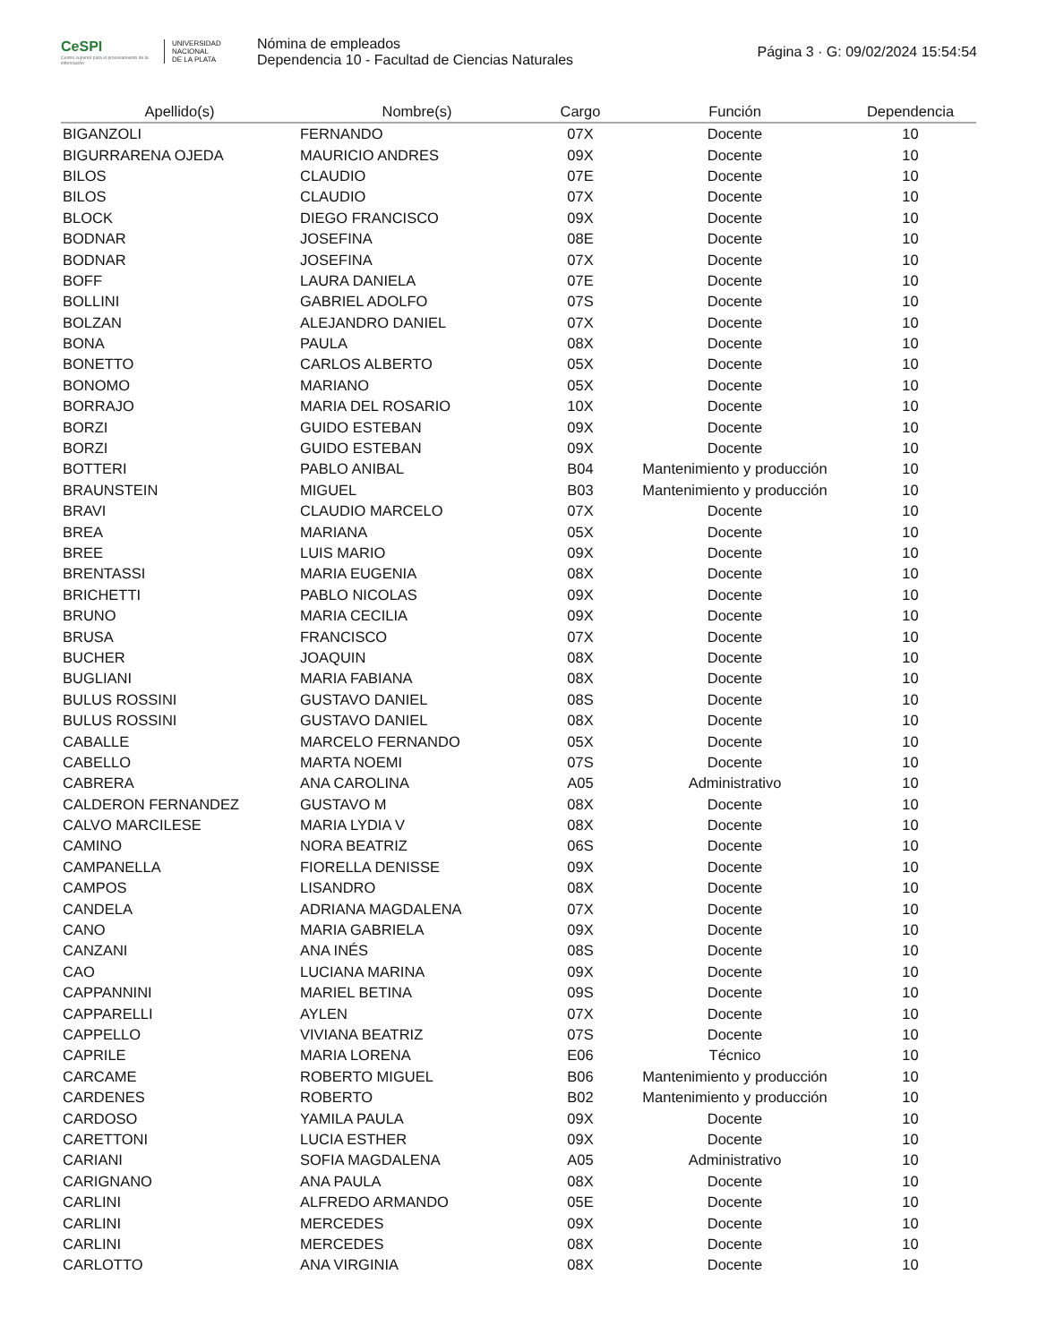CeSPI
Centro superior para el procesamiento de la información
UNIVERSIDAD
NACIONAL
DE LA PLATA
Nómina de empleados
Dependencia 10 - Facultad de Ciencias Naturales
Página 3 · G: 09/02/2024 15:54:54
| Apellido(s) | Nombre(s) | Cargo | Función | Dependencia |
| --- | --- | --- | --- | --- |
| BIGANZOLI | FERNANDO | 07X | Docente | 10 |
| BIGURRARENA OJEDA | MAURICIO ANDRES | 09X | Docente | 10 |
| BILOS | CLAUDIO | 07E | Docente | 10 |
| BILOS | CLAUDIO | 07X | Docente | 10 |
| BLOCK | DIEGO FRANCISCO | 09X | Docente | 10 |
| BODNAR | JOSEFINA | 08E | Docente | 10 |
| BODNAR | JOSEFINA | 07X | Docente | 10 |
| BOFF | LAURA DANIELA | 07E | Docente | 10 |
| BOLLINI | GABRIEL ADOLFO | 07S | Docente | 10 |
| BOLZAN | ALEJANDRO DANIEL | 07X | Docente | 10 |
| BONA | PAULA | 08X | Docente | 10 |
| BONETTO | CARLOS ALBERTO | 05X | Docente | 10 |
| BONOMO | MARIANO | 05X | Docente | 10 |
| BORRAJO | MARIA DEL ROSARIO | 10X | Docente | 10 |
| BORZI | GUIDO ESTEBAN | 09X | Docente | 10 |
| BORZI | GUIDO ESTEBAN | 09X | Docente | 10 |
| BOTTERI | PABLO ANIBAL | B04 | Mantenimiento y producción | 10 |
| BRAUNSTEIN | MIGUEL | B03 | Mantenimiento y producción | 10 |
| BRAVI | CLAUDIO MARCELO | 07X | Docente | 10 |
| BREA | MARIANA | 05X | Docente | 10 |
| BREE | LUIS MARIO | 09X | Docente | 10 |
| BRENTASSI | MARIA EUGENIA | 08X | Docente | 10 |
| BRICHETTI | PABLO NICOLAS | 09X | Docente | 10 |
| BRUNO | MARIA CECILIA | 09X | Docente | 10 |
| BRUSA | FRANCISCO | 07X | Docente | 10 |
| BUCHER | JOAQUIN | 08X | Docente | 10 |
| BUGLIANI | MARIA FABIANA | 08X | Docente | 10 |
| BULUS ROSSINI | GUSTAVO DANIEL | 08S | Docente | 10 |
| BULUS ROSSINI | GUSTAVO DANIEL | 08X | Docente | 10 |
| CABALLE | MARCELO FERNANDO | 05X | Docente | 10 |
| CABELLO | MARTA NOEMI | 07S | Docente | 10 |
| CABRERA | ANA CAROLINA | A05 | Administrativo | 10 |
| CALDERON FERNANDEZ | GUSTAVO M | 08X | Docente | 10 |
| CALVO MARCILESE | MARIA LYDIA V | 08X | Docente | 10 |
| CAMINO | NORA BEATRIZ | 06S | Docente | 10 |
| CAMPANELLA | FIORELLA DENISSE | 09X | Docente | 10 |
| CAMPOS | LISANDRO | 08X | Docente | 10 |
| CANDELA | ADRIANA MAGDALENA | 07X | Docente | 10 |
| CANO | MARIA GABRIELA | 09X | Docente | 10 |
| CANZANI | ANA INÉS | 08S | Docente | 10 |
| CAO | LUCIANA MARINA | 09X | Docente | 10 |
| CAPPANNINI | MARIEL BETINA | 09S | Docente | 10 |
| CAPPARELLI | AYLEN | 07X | Docente | 10 |
| CAPPELLO | VIVIANA BEATRIZ | 07S | Docente | 10 |
| CAPRILE | MARIA LORENA | E06 | Técnico | 10 |
| CARCAME | ROBERTO MIGUEL | B06 | Mantenimiento y producción | 10 |
| CARDENES | ROBERTO | B02 | Mantenimiento y producción | 10 |
| CARDOSO | YAMILA PAULA | 09X | Docente | 10 |
| CARETTONI | LUCIA ESTHER | 09X | Docente | 10 |
| CARIANI | SOFIA MAGDALENA | A05 | Administrativo | 10 |
| CARIGNANO | ANA PAULA | 08X | Docente | 10 |
| CARLINI | ALFREDO ARMANDO | 05E | Docente | 10 |
| CARLINI | MERCEDES | 09X | Docente | 10 |
| CARLINI | MERCEDES | 08X | Docente | 10 |
| CARLOTTO | ANA VIRGINIA | 08X | Docente | 10 |